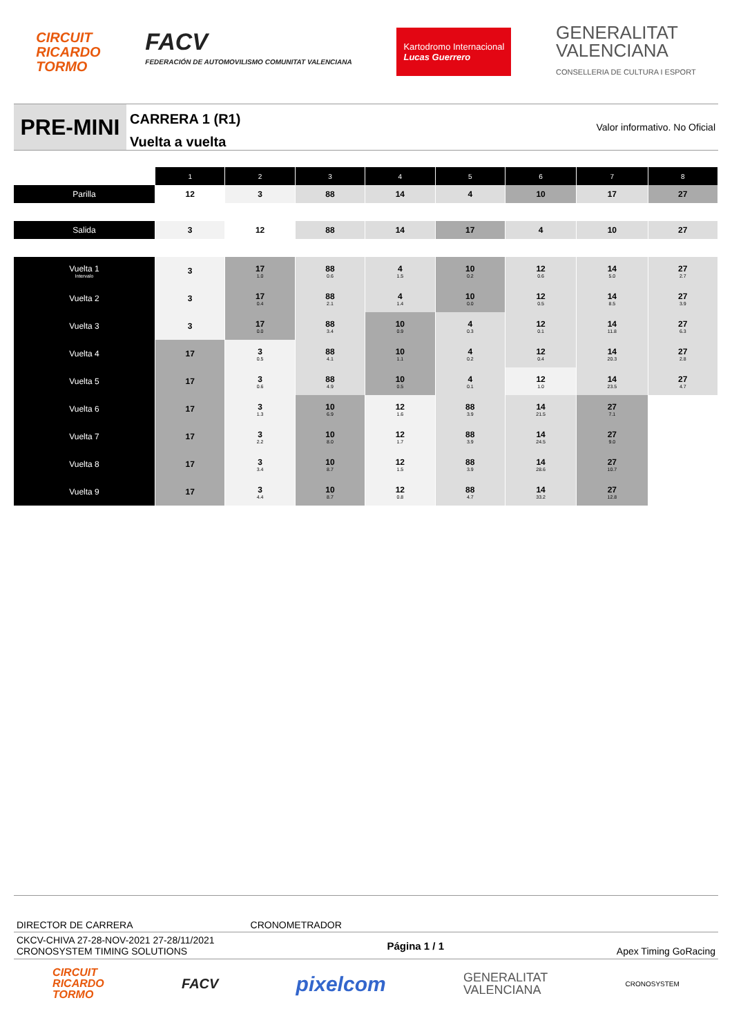CIRCUIT
RICARDO
TORMO
FACV
FEDERACIÓN DE AUTOMOVILISMO COMUNITAT VALENCIANA
Kartodromo Internacional
Lucas Guerrero
GENERALITAT
VALENCIANA
CONSELLERIA DE CULTURA I ESPORT
PRE-MINI
CARRERA 1 (R1)
Vuelta a vuelta
Valor informativo. No Oficial
| | 1 | 2 | 3 | 4 | 5 | 6 | 7 | 8 |
| --- | --- | --- | --- | --- | --- | --- | --- | --- |
| Parilla | 12 | 3 | 88 | 14 | 4 | 10 | 17 | 27 |
| Salida | 3 | 12 | 88 | 14 | 17 | 4 | 10 | 27 |
| Vuelta 1 Intervalo | 3 | 17 1.0 | 88 0.6 | 4 1.5 | 10 0.2 | 12 0.6 | 14 5.0 | 27 2.7 |
| Vuelta 2 | 3 | 17 0.4 | 88 2.1 | 4 1.4 | 10 0.0 | 12 0.5 | 14 8.5 | 27 3.9 |
| Vuelta 3 | 3 | 17 0.0 | 88 3.4 | 10 0.9 | 4 0.3 | 12 0.1 | 14 11.8 | 27 6.3 |
| Vuelta 4 | 17 | 3 0.5 | 88 4.1 | 10 1.1 | 4 0.2 | 12 0.4 | 14 20.3 | 27 2.8 |
| Vuelta 5 | 17 | 3 0.6 | 88 4.9 | 10 0.5 | 4 0.1 | 12 1.0 | 14 23.5 | 27 4.7 |
| Vuelta 6 | 17 | 3 1.3 | 10 6.9 | 12 1.6 | 88 3.9 | 14 21.5 | 27 7.1 | |
| Vuelta 7 | 17 | 3 2.2 | 10 8.0 | 12 1.7 | 88 3.9 | 14 24.5 | 27 9.0 | |
| Vuelta 8 | 17 | 3 3.4 | 10 8.7 | 12 1.5 | 88 3.9 | 14 28.6 | 27 10.7 | |
| Vuelta 9 | 17 | 3 4.4 | 10 8.7 | 12 0.8 | 88 4.7 | 14 33.2 | 27 12.8 | |
DIRECTOR DE CARRERA CRONOMETRADOR
CKCV-CHIVA 27-28-NOV-2021 27-28/11/2021
CRONOSYSTEM TIMING SOLUTIONS Página 1 / 1 Apex Timing GoRacing
CIRCUIT
RICARDO
TORMO
FACV
pixelcom
GENERALITAT
VALENCIANA
CRONOSYSTEM